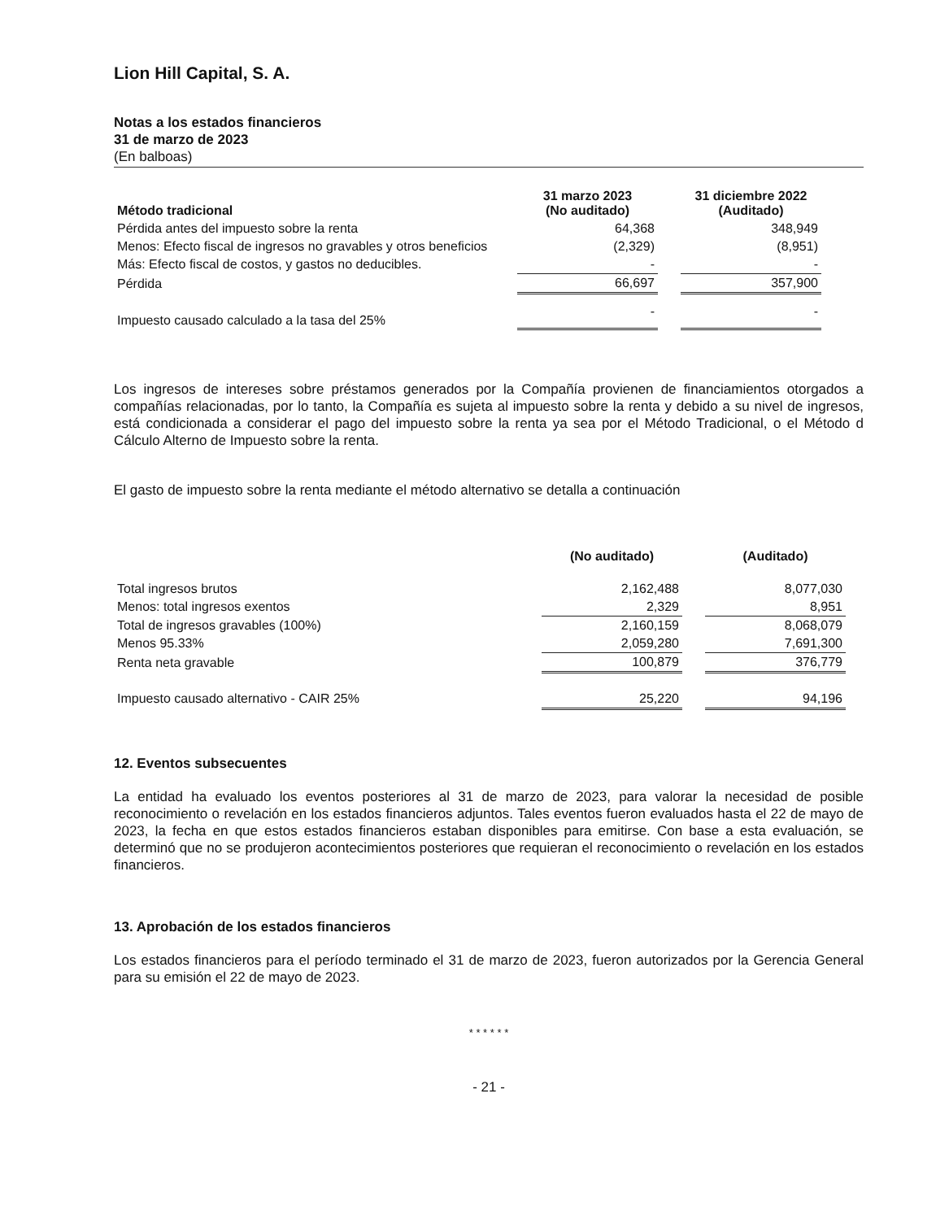Lion Hill Capital, S. A.
Notas a los estados financieros
31 de marzo de 2023
(En balboas)
| Método tradicional | 31 marzo 2023 (No auditado) | | 31 diciembre 2022 (Auditado) |
| --- | --- | --- | --- |
| Pérdida antes del impuesto sobre la renta | 64,368 | | 348,949 |
| Menos: Efecto fiscal de ingresos no gravables y otros beneficios | (2,329) | | (8,951) |
| Más: Efecto fiscal de costos, y gastos no deducibles. | - | | - |
| Pérdida | 66,697 | | 357,900 |
| Impuesto causado calculado a la tasa del 25% | - | | - |
Los ingresos de intereses sobre préstamos generados por la Compañía provienen de financiamientos otorgados a compañías relacionadas, por lo tanto, la Compañía es sujeta al impuesto sobre la renta y debido a su nivel de ingresos, está condicionada a considerar el pago del impuesto sobre la renta ya sea por el Método Tradicional, o el Método d Cálculo Alterno de Impuesto sobre la renta.
El gasto de impuesto sobre la renta mediante el método alternativo se detalla a continuación
| | (No auditado) | | (Auditado) |
| --- | --- | --- | --- |
| Total ingresos brutos | 2,162,488 | | 8,077,030 |
| Menos: total ingresos exentos | 2,329 | | 8,951 |
| Total de ingresos gravables (100%) | 2,160,159 | | 8,068,079 |
| Menos 95.33% | 2,059,280 | | 7,691,300 |
| Renta neta gravable | 100,879 | | 376,779 |
| Impuesto causado alternativo - CAIR 25% | 25,220 | | 94,196 |
12. Eventos subsecuentes
La entidad ha evaluado los eventos posteriores al 31 de marzo de 2023, para valorar la necesidad de posible reconocimiento o revelación en los estados financieros adjuntos. Tales eventos fueron evaluados hasta el 22 de mayo de 2023, la fecha en que estos estados financieros estaban disponibles para emitirse. Con base a esta evaluación, se determinó que no se produjeron acontecimientos posteriores que requieran el reconocimiento o revelación en los estados financieros.
13. Aprobación de los estados financieros
Los estados financieros para el período terminado el 31 de marzo de 2023, fueron autorizados por la Gerencia General para su emisión el 22 de mayo de 2023.
* * * * * *
- 21 -